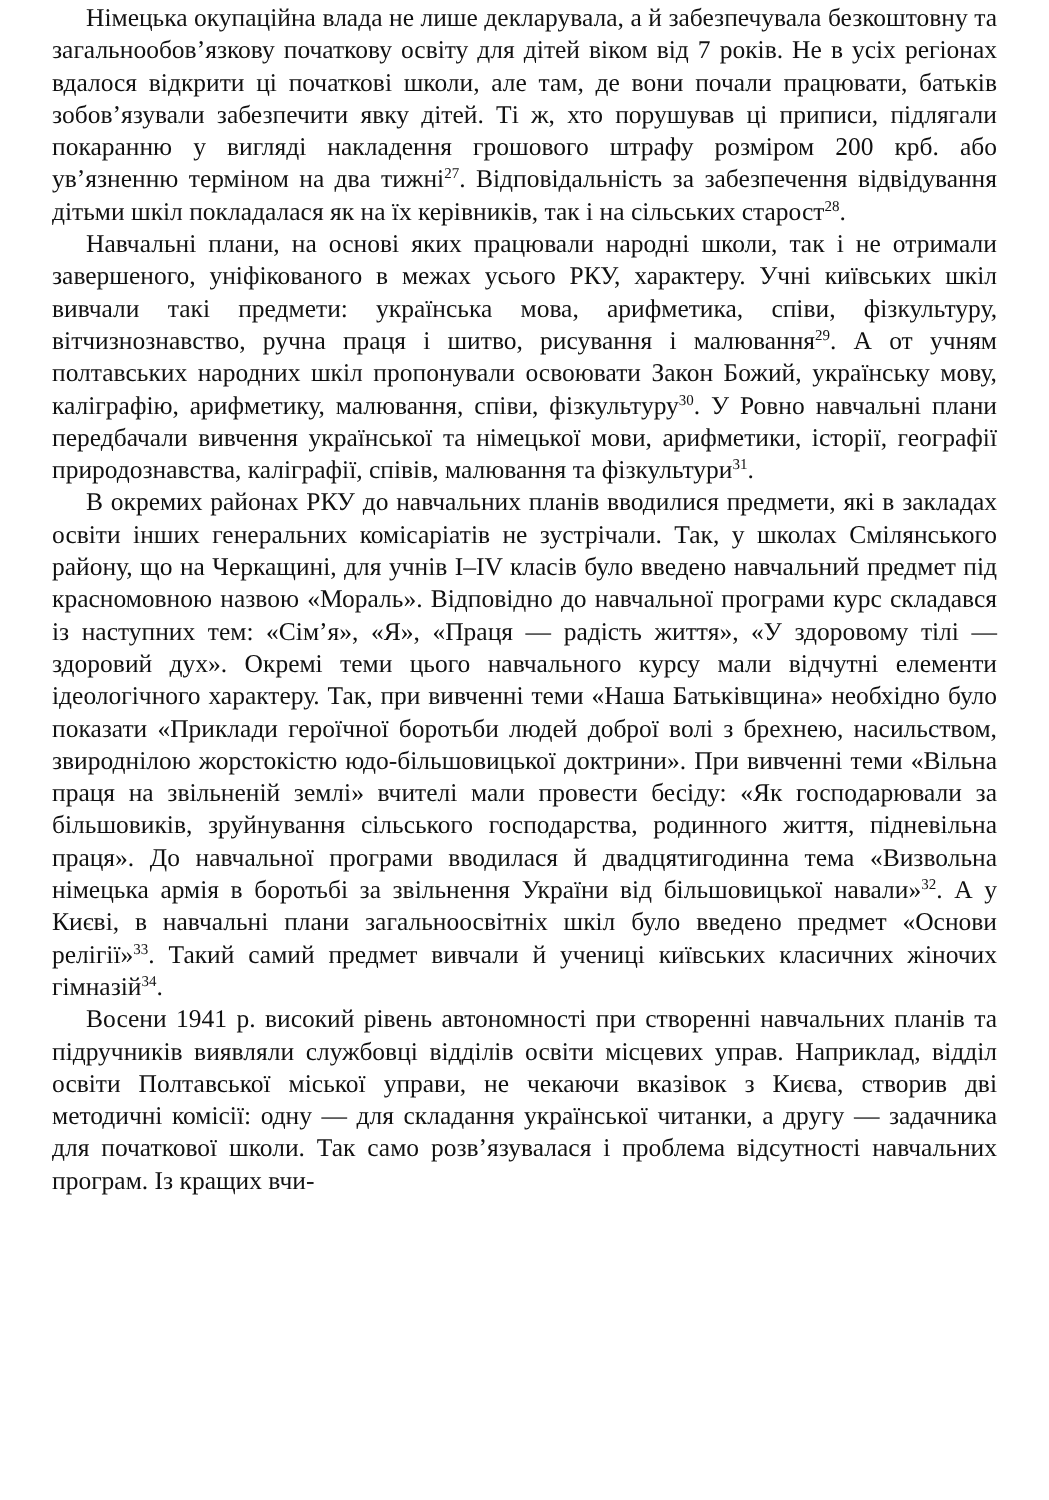Німецька окупаційна влада не лише декларувала, а й забезпечувала безкоштовну та загальнообов’язкову початкову освіту для дітей віком від 7 років. Не в усіх регіонах вдалося відкрити ці початкові школи, але там, де вони почали працювати, батьків зобов’язували забезпечити явку дітей. Ті ж, хто порушував ці приписи, підлягали покаранню у вигляді накладення грошового штрафу розміром 200 крб. або ув’язненню терміном на два тижні<sup>27</sup>. Відповідальність за забезпечення відвідування дітьми шкіл покладалася як на їх керівників, так і на сільських старост<sup>28</sup>.
Навчальні плани, на основі яких працювали народні школи, так і не отримали завершеного, уніфікованого в межах усього РКУ, характеру. Учні київських шкіл вивчали такі предмети: українська мова, арифметика, співи, фізкультуру, вітчизнознавство, ручна праця і шитво, рисування і малювання<sup>29</sup>. А от учням полтавських народних шкіл пропонували освоювати Закон Божий, українську мову, каліграфію, арифметику, малювання, співи, фізкультуру<sup>30</sup>. У Ровно навчальні плани передбачали вивчення української та німецької мови, арифметики, історії, географії природознавства, каліграфії, співів, малювання та фізкультури<sup>31</sup>.
В окремих районах РКУ до навчальних планів вводилися предмети, які в закладах освіти інших генеральних комісаріатів не зустрічали. Так, у школах Смілянського району, що на Черкащині, для учнів I–IV класів було введено навчальний предмет під красномовною назвою «Мораль». Відповідно до навчальної програми курс складався із наступних тем: «Сім’я», «Я», «Праця — радість життя», «У здоровому тілі — здоровий дух». Окремі теми цього навчального курсу мали відчутні елементи ідеологічного характеру. Так, при вивченні теми «Наша Батьківщина» необхідно було показати «Приклади героїчної боротьби людей доброї волі з брехнею, насильством, звиродніло­ю жорстокістю юдо-більшовицької доктрини». При вивченні теми «Вільна праця на звільненій землі» вчителі мали провести бесіду: «Як господарювали за більшовиків, зруйнування сільського господарства, родинного життя, підневільна праця». До навчальної програми вводилася й двадцятигодинна тема «Визвольна німецька армія в боротьбі за звільнення України від більшовицької навали»<sup>32</sup>. А у Києві, в навчальні плани загальноосвітніх шкіл було введено предмет «Основи релігії»<sup>33</sup>. Такий самий предмет вивчали й учениці київських класичних жіночих гімназій<sup>34</sup>.
Восени 1941 р. високий рівень автономності при створенні навчальних планів та підручників виявляли службовці відділів освіти місцевих управ. Наприклад, відділ освіти Полтавської міської управи, не чекаючи вказівок з Києва, створив дві методичні комісії: одну — для складання української читанки, а другу — задачника для початкової школи. Так само розв’язувалася і проблема відсутності навчальних програм. Із кращих вчи-